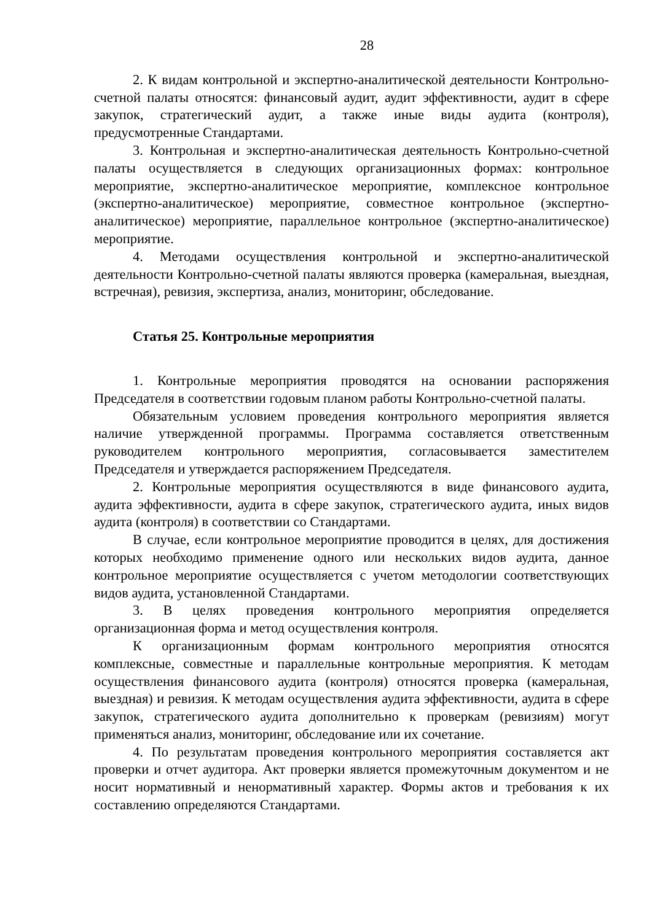28
2. К видам контрольной и экспертно-аналитической деятельности Контрольно-счетной палаты относятся: финансовый аудит, аудит эффективности, аудит в сфере закупок, стратегический аудит, а также иные виды аудита (контроля), предусмотренные Стандартами.
3. Контрольная и экспертно-аналитическая деятельность Контрольно-счетной палаты осуществляется в следующих организационных формах: контрольное мероприятие, экспертно-аналитическое мероприятие, комплексное контрольное (экспертно-аналитическое) мероприятие, совместное контрольное (экспертно-аналитическое) мероприятие, параллельное контрольное (экспертно-аналитическое) мероприятие.
4. Методами осуществления контрольной и экспертно-аналитической деятельности Контрольно-счетной палаты являются проверка (камеральная, выездная, встречная), ревизия, экспертиза, анализ, мониторинг, обследование.
Статья 25. Контрольные мероприятия
1. Контрольные мероприятия проводятся на основании распоряжения Председателя в соответствии годовым планом работы Контрольно-счетной палаты.
Обязательным условием проведения контрольного мероприятия является наличие утвержденной программы. Программа составляется ответственным руководителем контрольного мероприятия, согласовывается заместителем Председателя и утверждается распоряжением Председателя.
2. Контрольные мероприятия осуществляются в виде финансового аудита, аудита эффективности, аудита в сфере закупок, стратегического аудита, иных видов аудита (контроля) в соответствии со Стандартами.
В случае, если контрольное мероприятие проводится в целях, для достижения которых необходимо применение одного или нескольких видов аудита, данное контрольное мероприятие осуществляется с учетом методологии соответствующих видов аудита, установленной Стандартами.
3. В целях проведения контрольного мероприятия определяется организационная форма и метод осуществления контроля.
К организационным формам контрольного мероприятия относятся комплексные, совместные и параллельные контрольные мероприятия. К методам осуществления финансового аудита (контроля) относятся проверка (камеральная, выездная) и ревизия. К методам осуществления аудита эффективности, аудита в сфере закупок, стратегического аудита дополнительно к проверкам (ревизиям) могут применяться анализ, мониторинг, обследование или их сочетание.
4. По результатам проведения контрольного мероприятия составляется акт проверки и отчет аудитора. Акт проверки является промежуточным документом и не носит нормативный и ненормативный характер. Формы актов и требования к их составлению определяются Стандартами.